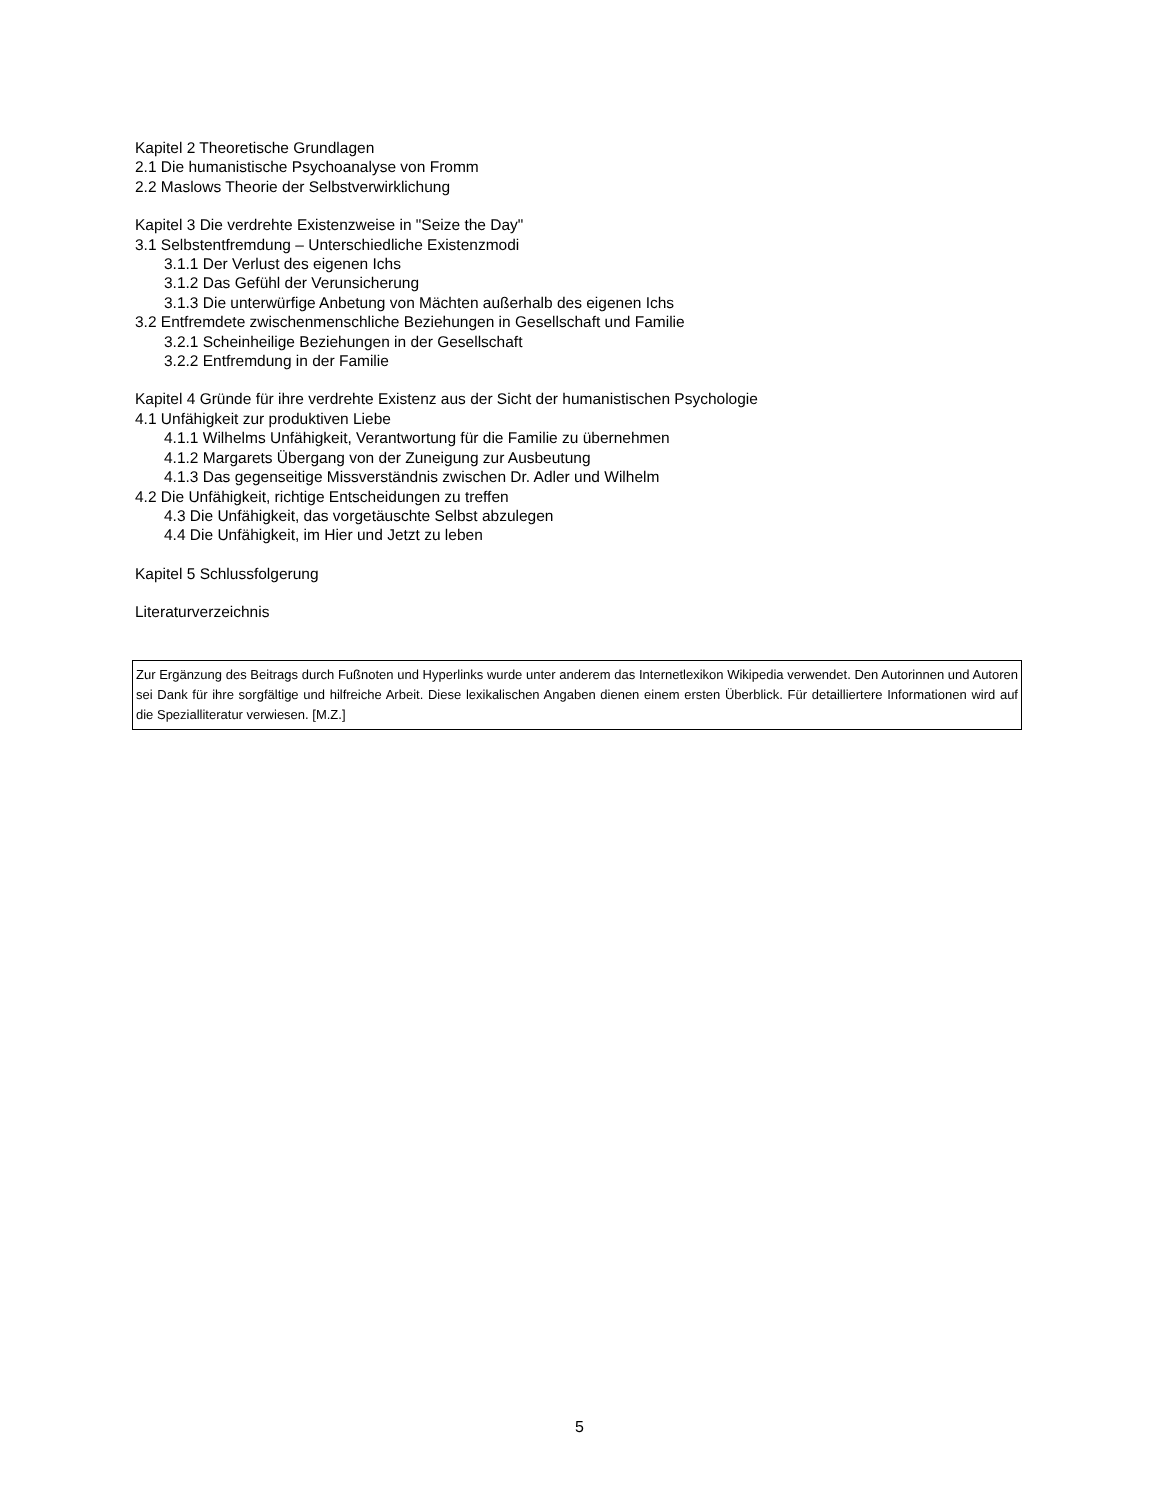Kapitel 2 Theoretische Grundlagen
2.1 Die humanistische Psychoanalyse von Fromm
2.2 Maslows Theorie der Selbstverwirklichung
Kapitel 3 Die verdrehte Existenzweise in "Seize the Day"
3.1 Selbstentfremdung – Unterschiedliche Existenzmodi
3.1.1 Der Verlust des eigenen Ichs
3.1.2 Das Gefühl der Verunsicherung
3.1.3 Die unterwürfige Anbetung von Mächten außerhalb des eigenen Ichs
3.2 Entfremdete zwischenmenschliche Beziehungen in Gesellschaft und Familie
3.2.1 Scheinheilige Beziehungen in der Gesellschaft
3.2.2 Entfremdung in der Familie
Kapitel 4 Gründe für ihre verdrehte Existenz aus der Sicht der humanistischen Psychologie
4.1 Unfähigkeit zur produktiven Liebe
4.1.1 Wilhelms Unfähigkeit, Verantwortung für die Familie zu übernehmen
4.1.2 Margarets Übergang von der Zuneigung zur Ausbeutung
4.1.3 Das gegenseitige Missverständnis zwischen Dr. Adler und Wilhelm
4.2 Die Unfähigkeit, richtige Entscheidungen zu treffen
4.3 Die Unfähigkeit, das vorgetäuschte Selbst abzulegen
4.4 Die Unfähigkeit, im Hier und Jetzt zu leben
Kapitel 5 Schlussfolgerung
Literaturverzeichnis
Zur Ergänzung des Beitrags durch Fußnoten und Hyperlinks wurde unter anderem das Internetlexikon Wikipedia verwendet. Den Autorinnen und Autoren sei Dank für ihre sorgfältige und hilfreiche Arbeit. Diese lexikalischen Angaben dienen einem ersten Überblick. Für detailliertere Informationen wird auf die Spezialliteratur verwiesen. [M.Z.]
5